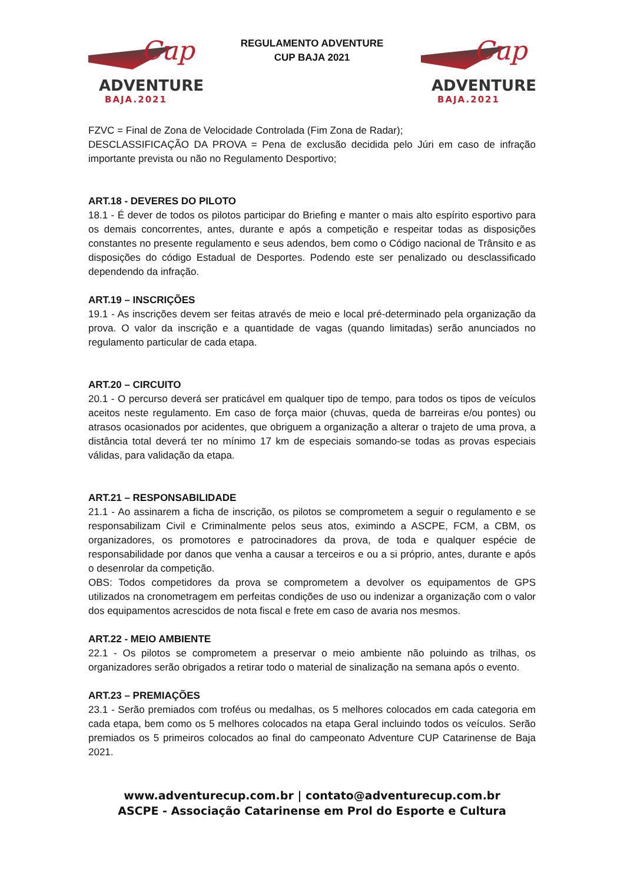Cup
ADVENTURE
BAJA.2021
REGULAMENTO ADVENTURE
CUP BAJA 2021
Cup
ADVENTURE
BAJA.2021
FZVC = Final de Zona de Velocidade Controlada (Fim Zona de Radar);
DESCLASSIFICAÇÃO DA PROVA = Pena de exclusão decidida pelo Júri em caso de infração importante prevista ou não no Regulamento Desportivo;
ART.18 - DEVERES DO PILOTO
18.1 - É dever de todos os pilotos participar do Briefing e manter o mais alto espírito esportivo para os demais concorrentes, antes, durante e após a competição e respeitar todas as disposições constantes no presente regulamento e seus adendos, bem como o Código nacional de Trânsito e as disposições do código Estadual de Desportes. Podendo este ser penalizado ou desclassificado dependendo da infração.
ART.19 – INSCRIÇÕES
19.1 - As inscrições devem ser feitas através de meio e local pré-determinado pela organização da prova. O valor da inscrição e a quantidade de vagas (quando limitadas) serão anunciados no regulamento particular de cada etapa.
ART.20 – CIRCUITO
20.1 - O percurso deverá ser praticável em qualquer tipo de tempo, para todos os tipos de veículos aceitos neste regulamento. Em caso de força maior (chuvas, queda de barreiras e/ou pontes) ou atrasos ocasionados por acidentes, que obriguem a organização a alterar o trajeto de uma prova, a distância total deverá ter no mínimo 17 km de especiais somando-se todas as provas especiais válidas, para validação da etapa.
ART.21 – RESPONSABILIDADE
21.1 - Ao assinarem a ficha de inscrição, os pilotos se comprometem a seguir o regulamento e se responsabilizam Civil e Criminalmente pelos seus atos, eximindo a ASCPE, FCM, a CBM, os organizadores, os promotores e patrocinadores da prova, de toda e qualquer espécie de responsabilidade por danos que venha a causar a terceiros e ou a si próprio, antes, durante e após o desenrolar da competição.
OBS: Todos competidores da prova se comprometem a devolver os equipamentos de GPS utilizados na cronometragem em perfeitas condições de uso ou indenizar a organização com o valor dos equipamentos acrescidos de nota fiscal e frete em caso de avaria nos mesmos.
ART.22 - MEIO AMBIENTE
22.1 - Os pilotos se comprometem a preservar o meio ambiente não poluindo as trilhas, os organizadores serão obrigados a retirar todo o material de sinalização na semana após o evento.
ART.23 – PREMIAÇÕES
23.1 - Serão premiados com troféus ou medalhas, os 5 melhores colocados em cada categoria em cada etapa, bem como os 5 melhores colocados na etapa Geral incluindo todos os veículos. Serão premiados os 5 primeiros colocados ao final do campeonato Adventure CUP Catarinense de Baja 2021.
www.adventurecup.com.br | contato@adventurecup.com.br
ASCPE - Associação Catarinense em Prol do Esporte e Cultura